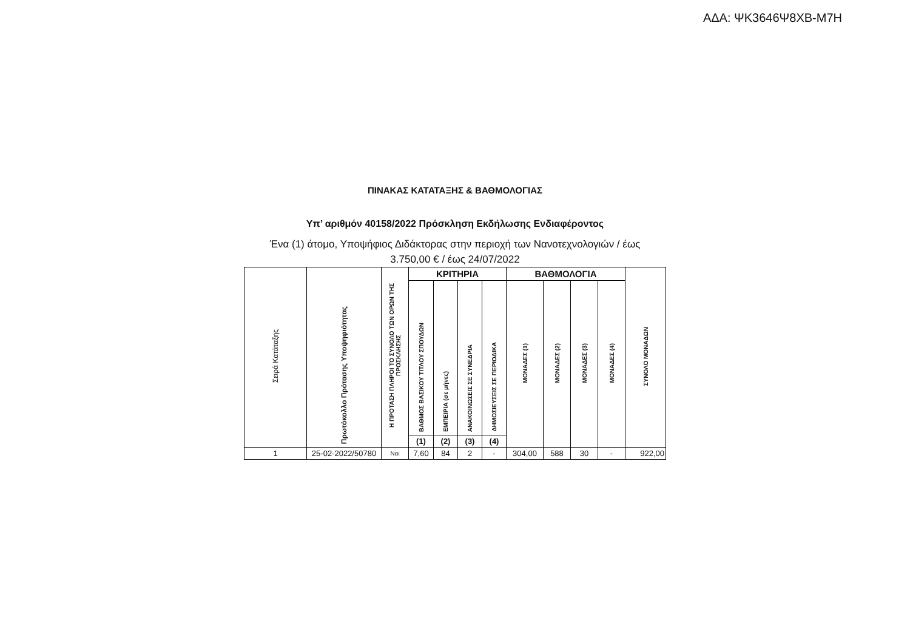ΑΔΑ: ΨΚ3646Ψ8ΧΒ-Μ7Η
ΠΙΝΑΚΑΣ ΚΑΤΑΤΑΞΗΣ & ΒΑΘΜΟΛΟΓΙΑΣ
Υπ’ αριθμόν 40158/2022 Πρόσκληση Εκδήλωσης Ενδιαφέροντος
Ένα (1) άτομο, Υποψήφιος Διδάκτορας στην περιοχή των Νανοτεχνολογιών / έως
3.750,00 € / έως 24/07/2022
| Σειρά Κατάταξης | Πρωτόκολλο Πρότασης Υποψηφιότητας | Η ΠΡΟΤΑΣΗ ΠΛΗΡΟΙ ΤΟ ΣΥΝΟΛΟ ΤΩΝ ΟΡΩΝ ΤΗΣ ΠΡΟΣΚΛΗΣΗΣ | ΚΡΙΤΗΡΙΑ | | | | ΒΑΘΜΟΛΟΓΙΑ | | | | ΣΥΝΟΛΟ ΜΟΝΑΔΩΝ |
| --- | --- | --- | --- | --- | --- | --- | --- | --- | --- | --- | --- |
| | | | ΒΑΘΜΟΣ ΒΑΣΙΚΟΥ ΤΙΤΛΟΥ ΣΠΟΥΔΩΝ | ΕΜΠΕΙΡΙΑ (σε μήνες) | ΑΝΑΚΟΙΝΩΣΕΙΣ ΣΕ ΣΥΝΕΔΡΙΑ | ΔΗΜΟΣΙΕΥΣΕΙΣ ΣΕ ΠΕΡΙΟΔΙΚΑ | ΜΟΝΑΔΕΣ (1) | ΜΟΝΑΔΕΣ (2) | ΜΟΝΑΔΕΣ (3) | ΜΟΝΑΔΕΣ (4) | |
| | | | (1) | (2) | (3) | (4) | | | | | |
| 1 | 25-02-2022/50780 | Ναι | 7,60 | 84 | 2 | - | 304,00 | 588 | 30 | - | 922,00 |